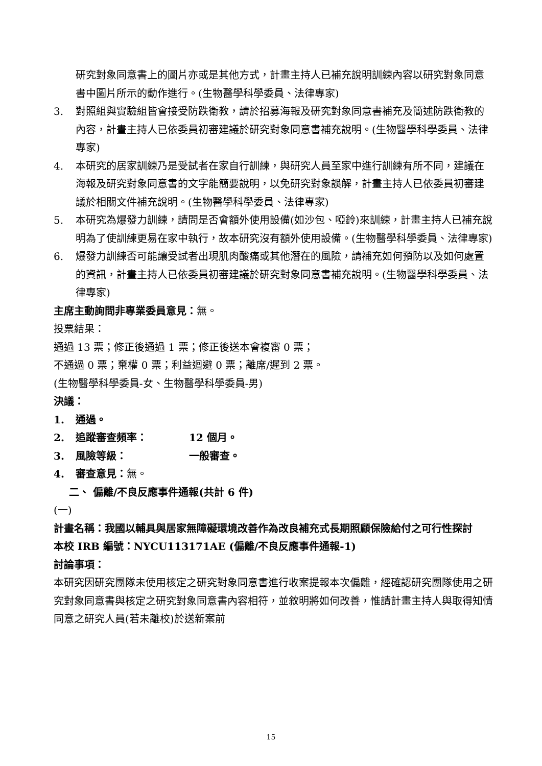研究對象同意書上的圖片亦或是其他方式，計畫主持人已補充說明訓練內容以研究對象同意書中圖片所示的動作進行。(生物醫學科學委員、法律專家)
3. 對照組與實驗組皆會接受防跌衛教，請於招募海報及研究對象同意書補充及簡述防跌衛教的內容，計畫主持人已依委員初審建議於研究對象同意書補充說明。(生物醫學科學委員、法律專家)
4. 本研究的居家訓練乃是受試者在家自行訓練，與研究人員至家中進行訓練有所不同，建議在海報及研究對象同意書的文字能簡要說明，以免研究對象誤解，計畫主持人已依委員初審建議於相關文件補充說明。(生物醫學科學委員、法律專家)
5. 本研究為爆發力訓練，請問是否會額外使用設備(如沙包、啞鈴)來訓練，計畫主持人已補充說明為了使訓練更易在家中執行，故本研究沒有額外使用設備。(生物醫學科學委員、法律專家)
6. 爆發力訓練否可能讓受試者出現肌肉酸痛或其他潛在的風險，請補充如何預防以及如何處置的資訊，計畫主持人已依委員初審建議於研究對象同意書補充說明。(生物醫學科學委員、法律專家)
主席主動詢問非專業委員意見：無。
投票結果：
通過 13 票；修正後通過 1 票；修正後送本會複審 0 票；
不通過 0 票；棄權 0 票；利益迴避 0 票；離席/遲到 2 票。
(生物醫學科學委員-女、生物醫學科學委員-男)
決議：
1. 通過。
2. 追蹤審查頻率： 12 個月。
3. 風險等級： 一般審查。
4. 審查意見：無。
二、 偏離/不良反應事件通報(共計 6 件)
(一)
計畫名稱：我國以輔具與居家無障礙環境改善作為改良補充式長期照顧保險給付之可行性探討
本校 IRB 編號：NYCU113171AE (偏離/不良反應事件通報-1)
討論事項：
本研究因研究團隊未使用核定之研究對象同意書進行收案提報本次偏離，經確認研究團隊使用之研究對象同意書與核定之研究對象同意書內容相符，並敘明將如何改善，惟請計畫主持人與取得知情同意之研究人員(若未離校)於送新案前
15